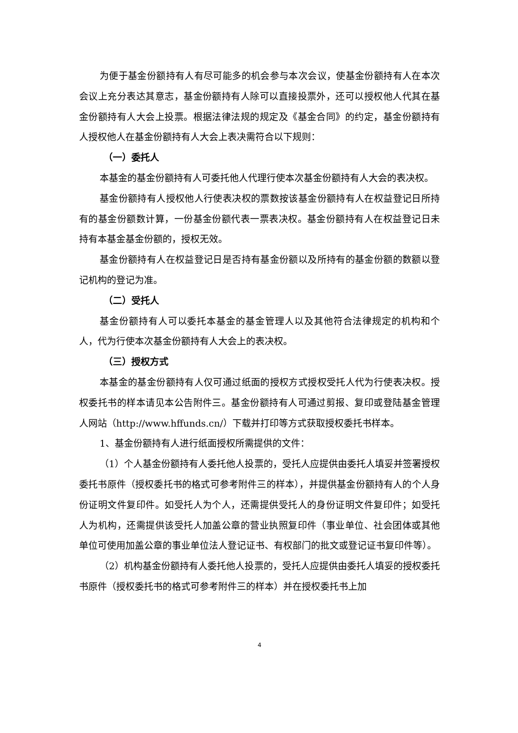为便于基金份额持有人有尽可能多的机会参与本次会议，使基金份额持有人在本次会议上充分表达其意志，基金份额持有人除可以直接投票外，还可以授权他人代其在基金份额持有人大会上投票。根据法律法规的规定及《基金合同》的约定，基金份额持有人授权他人在基金份额持有人大会上表决需符合以下规则：
（一）委托人
本基金的基金份额持有人可委托他人代理行使本次基金份额持有人大会的表决权。
基金份额持有人授权他人行使表决权的票数按该基金份额持有人在权益登记日所持有的基金份额数计算，一份基金份额代表一票表决权。基金份额持有人在权益登记日未持有本基金基金份额的，授权无效。
基金份额持有人在权益登记日是否持有基金份额以及所持有的基金份额的数额以登记机构的登记为准。
（二）受托人
基金份额持有人可以委托本基金的基金管理人以及其他符合法律规定的机构和个人，代为行使本次基金份额持有人大会上的表决权。
（三）授权方式
本基金的基金份额持有人仅可通过纸面的授权方式授权受托人代为行使表决权。授权委托书的样本请见本公告附件三。基金份额持有人可通过剪报、复印或登陆基金管理人网站（http://www.hffunds.cn/）下载并打印等方式获取授权委托书样本。
1、基金份额持有人进行纸面授权所需提供的文件：
（1）个人基金份额持有人委托他人投票的，受托人应提供由委托人填妥并签署授权委托书原件（授权委托书的格式可参考附件三的样本），并提供基金份额持有人的个人身份证明文件复印件。如受托人为个人，还需提供受托人的身份证明文件复印件；如受托人为机构，还需提供该受托人加盖公章的营业执照复印件（事业单位、社会团体或其他单位可使用加盖公章的事业单位法人登记证书、有权部门的批文或登记证书复印件等）。
（2）机构基金份额持有人委托他人投票的，受托人应提供由委托人填妥的授权委托书原件（授权委托书的格式可参考附件三的样本）并在授权委托书上加
4